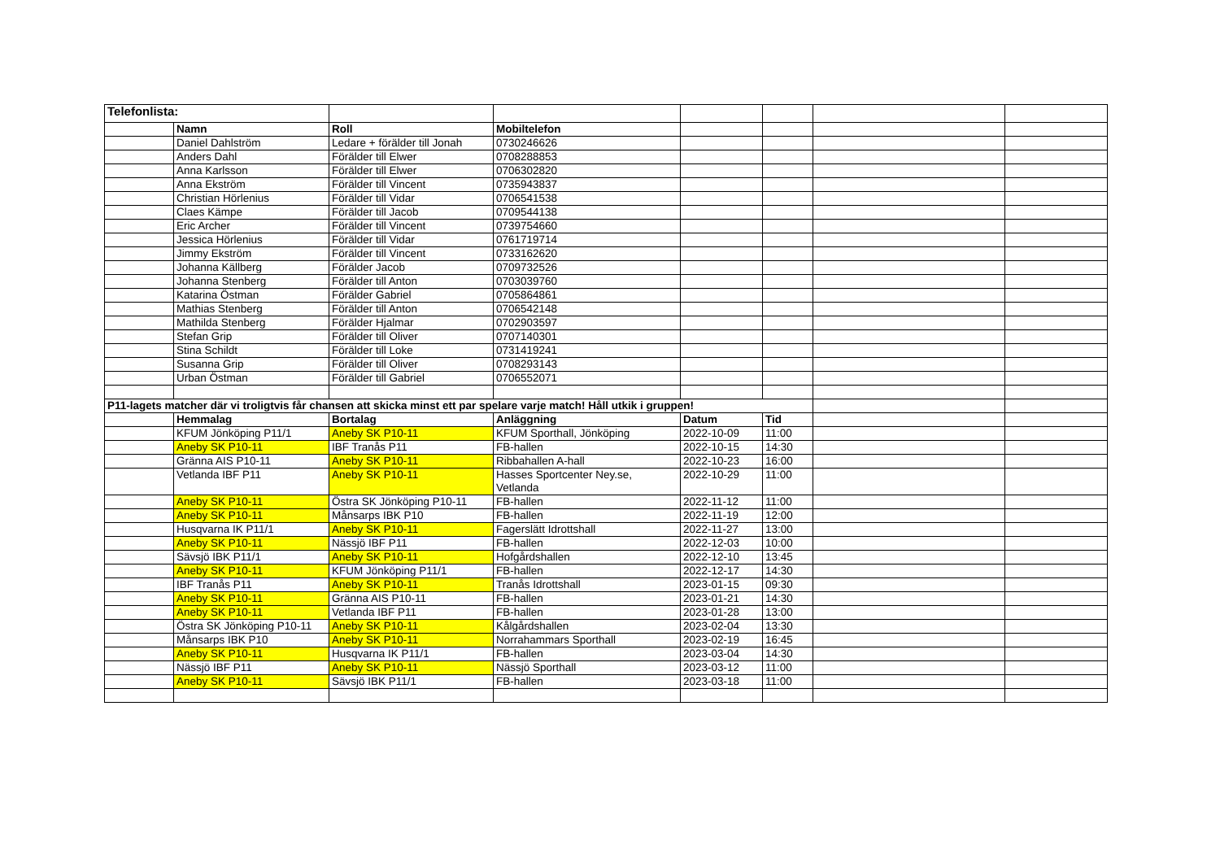| Telefonlista: | | | | | | | |
| | Namn | Roll | Mobiltelefon | | | | |
| | Daniel Dahlström | Ledare + förälder till Jonah | 0730246626 | | | | |
| | Anders Dahl | Förälder till Elwer | 0708288853 | | | | |
| | Anna Karlsson | Förälder till Elwer | 0706302820 | | | | |
| | Anna Ekström | Förälder till Vincent | 0735943837 | | | | |
| | Christian Hörlenius | Förälder till Vidar | 0706541538 | | | | |
| | Claes Kämpe | Förälder till Jacob | 0709544138 | | | | |
| | Eric Archer | Förälder till Vincent | 0739754660 | | | | |
| | Jessica Hörlenius | Förälder till Vidar | 0761719714 | | | | |
| | Jimmy Ekström | Förälder till Vincent | 0733162620 | | | | |
| | Johanna Källberg | Förälder Jacob | 0709732526 | | | | |
| | Johanna Stenberg | Förälder till Anton | 0703039760 | | | | |
| | Katarina Östman | Förälder Gabriel | 0705864861 | | | | |
| | Mathias Stenberg | Förälder till Anton | 0706542148 | | | | |
| | Mathilda Stenberg | Förälder Hjalmar | 0702903597 | | | | |
| | Stefan Grip | Förälder till Oliver | 0707140301 | | | | |
| | Stina Schildt | Förälder till Loke | 0731419241 | | | | |
| | Susanna Grip | Förälder till Oliver | 0708293143 | | | | |
| | Urban Östman | Förälder till Gabriel | 0706552071 | | | | |
| P11-lagets matcher där vi troligtvis får chansen att skicka minst ett par spelare varje match! Håll utkik i gruppen! | | | | | | | |
| | Hemmalag | Bortalag | Anläggning | Datum | Tid | | |
| | KFUM Jönköping P11/1 | Aneby SK P10-11 | KFUM Sporthall, Jönköping | 2022-10-09 | 11:00 | | |
| | Aneby SK P10-11 | IBF Tranås P11 | FB-hallen | 2022-10-15 | 14:30 | | |
| | Gränna AIS P10-11 | Aneby SK P10-11 | Ribbahallen A-hall | 2022-10-23 | 16:00 | | |
| | Vetlanda IBF P11 | Aneby SK P10-11 | Hasses Sportcenter Ney.se, Vetlanda | 2022-10-29 | 11:00 | | |
| | Aneby SK P10-11 | Östra SK Jönköping P10-11 | FB-hallen | 2022-11-12 | 11:00 | | |
| | Aneby SK P10-11 | Månsarps IBK P10 | FB-hallen | 2022-11-19 | 12:00 | | |
| | Husqvarna IK P11/1 | Aneby SK P10-11 | Fagerslätt Idrottshall | 2022-11-27 | 13:00 | | |
| | Aneby SK P10-11 | Nässjö IBF P11 | FB-hallen | 2022-12-03 | 10:00 | | |
| | Sävsjö IBK P11/1 | Aneby SK P10-11 | Hofgårdshallen | 2022-12-10 | 13:45 | | |
| | Aneby SK P10-11 | KFUM Jönköping P11/1 | FB-hallen | 2022-12-17 | 14:30 | | |
| | IBF Tranås P11 | Aneby SK P10-11 | Tranås Idrottshall | 2023-01-15 | 09:30 | | |
| | Aneby SK P10-11 | Gränna AIS P10-11 | FB-hallen | 2023-01-21 | 14:30 | | |
| | Aneby SK P10-11 | Vetlanda IBF P11 | FB-hallen | 2023-01-28 | 13:00 | | |
| | Östra SK Jönköping P10-11 | Aneby SK P10-11 | Kålgårdshallen | 2023-02-04 | 13:30 | | |
| | Månsarps IBK P10 | Aneby SK P10-11 | Norrahammars Sporthall | 2023-02-19 | 16:45 | | |
| | Aneby SK P10-11 | Husqvarna IK P11/1 | FB-hallen | 2023-03-04 | 14:30 | | |
| | Nässjö IBF P11 | Aneby SK P10-11 | Nässjö Sporthall | 2023-03-12 | 11:00 | | |
| | Aneby SK P10-11 | Sävsjö IBK P11/1 | FB-hallen | 2023-03-18 | 11:00 | | |